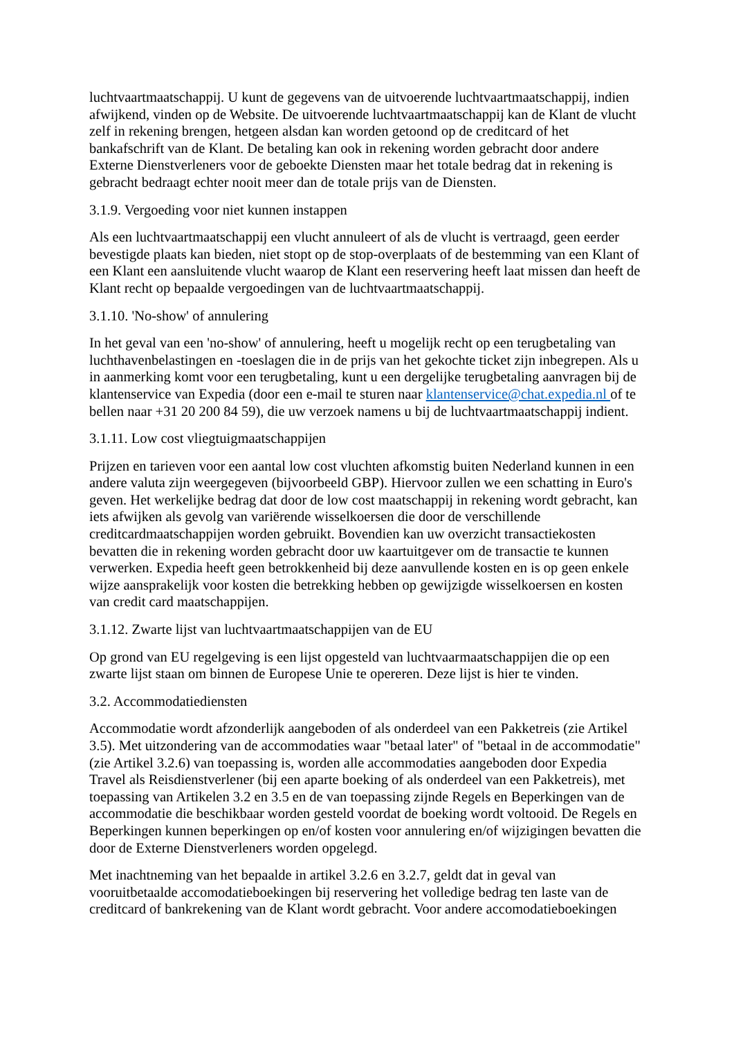luchtvaartmaatschappij. U kunt de gegevens van de uitvoerende luchtvaartmaatschappij, indien afwijkend, vinden op de Website. De uitvoerende luchtvaartmaatschappij kan de Klant de vlucht zelf in rekening brengen, hetgeen alsdan kan worden getoond op de creditcard of het bankafschrift van de Klant. De betaling kan ook in rekening worden gebracht door andere Externe Dienstverleners voor de geboekte Diensten maar het totale bedrag dat in rekening is gebracht bedraagt echter nooit meer dan de totale prijs van de Diensten.
3.1.9. Vergoeding voor niet kunnen instappen
Als een luchtvaartmaatschappij een vlucht annuleert of als de vlucht is vertraagd, geen eerder bevestigde plaats kan bieden, niet stopt op de stop-overplaats of de bestemming van een Klant of een Klant een aansluitende vlucht waarop de Klant een reservering heeft laat missen dan heeft de Klant recht op bepaalde vergoedingen van de luchtvaartmaatschappij.
3.1.10. 'No-show' of annulering
In het geval van een 'no-show' of annulering, heeft u mogelijk recht op een terugbetaling van luchthavenbelastingen en -toeslagen die in de prijs van het gekochte ticket zijn inbegrepen. Als u in aanmerking komt voor een terugbetaling, kunt u een dergelijke terugbetaling aanvragen bij de klantenservice van Expedia (door een e-mail te sturen naar klantenservice@chat.expedia.nl of te bellen naar +31 20 200 84 59), die uw verzoek namens u bij de luchtvaartmaatschappij indient.
3.1.11. Low cost vliegtuigmaatschappijen
Prijzen en tarieven voor een aantal low cost vluchten afkomstig buiten Nederland kunnen in een andere valuta zijn weergegeven (bijvoorbeeld GBP). Hiervoor zullen we een schatting in Euro's geven. Het werkelijke bedrag dat door de low cost maatschappij in rekening wordt gebracht, kan iets afwijken als gevolg van variërende wisselkoersen die door de verschillende creditcardmaatschappijen worden gebruikt. Bovendien kan uw overzicht transactiekosten bevatten die in rekening worden gebracht door uw kaartuitgever om de transactie te kunnen verwerken. Expedia heeft geen betrokkenheid bij deze aanvullende kosten en is op geen enkele wijze aansprakelijk voor kosten die betrekking hebben op gewijzigde wisselkoersen en kosten van credit card maatschappijen.
3.1.12. Zwarte lijst van luchtvaartmaatschappijen van de EU
Op grond van EU regelgeving is een lijst opgesteld van luchtvaarmaatschappijen die op een zwarte lijst staan om binnen de Europese Unie te opereren. Deze lijst is hier te vinden.
3.2. Accommodatiediensten
Accommodatie wordt afzonderlijk aangeboden of als onderdeel van een Pakketreis (zie Artikel 3.5). Met uitzondering van de accommodaties waar "betaal later" of "betaal in de accommodatie" (zie Artikel 3.2.6) van toepassing is, worden alle accommodaties aangeboden door Expedia Travel als Reisdienstverlener (bij een aparte boeking of als onderdeel van een Pakketreis), met toepassing van Artikelen 3.2 en 3.5 en de van toepassing zijnde Regels en Beperkingen van de accommodatie die beschikbaar worden gesteld voordat de boeking wordt voltooid. De Regels en Beperkingen kunnen beperkingen op en/of kosten voor annulering en/of wijzigingen bevatten die door de Externe Dienstverleners worden opgelegd.
Met inachtneming van het bepaalde in artikel 3.2.6 en 3.2.7, geldt dat in geval van vooruitbetaalde accomodatieboekingen bij reservering het volledige bedrag ten laste van de creditcard of bankrekening van de Klant wordt gebracht. Voor andere accomodatieboekingen